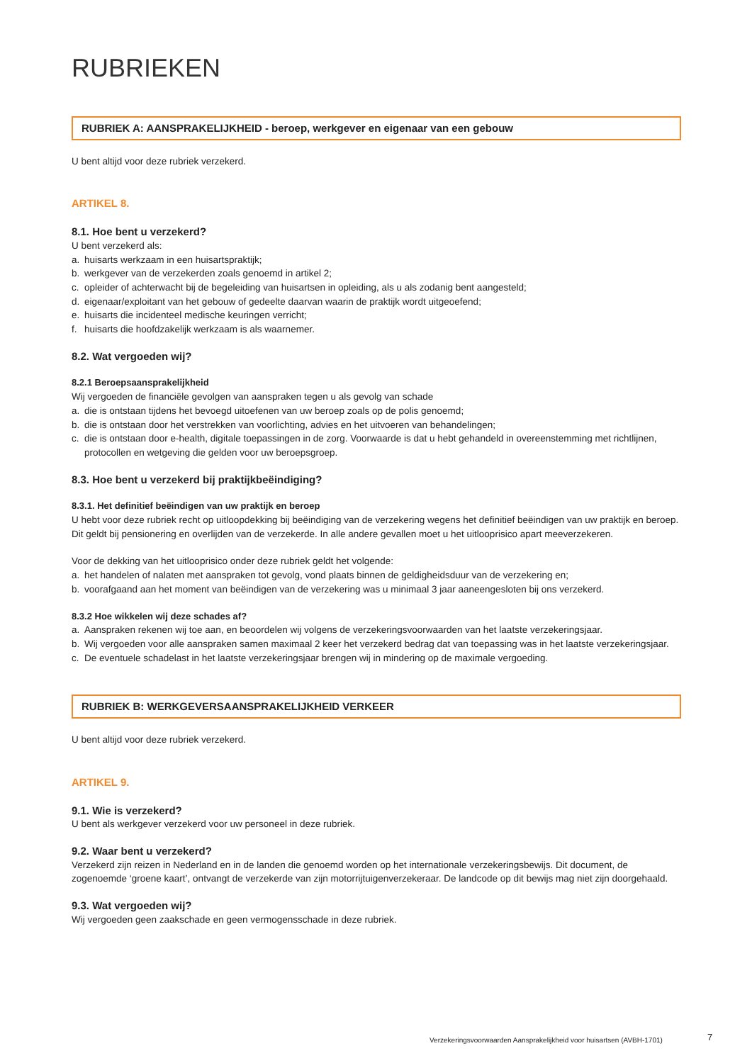RUBRIEKEN
RUBRIEK A: AANSPRAKELIJKHEID - beroep, werkgever en eigenaar van een gebouw
U bent altijd voor deze rubriek verzekerd.
ARTIKEL 8.
8.1. Hoe bent u verzekerd?
U bent verzekerd als:
a. huisarts werkzaam in een huisartspraktijk;
b. werkgever van de verzekerden zoals genoemd in artikel 2;
c. opleider of achterwacht bij de begeleiding van huisartsen in opleiding, als u als zodanig bent aangesteld;
d. eigenaar/exploitant van het gebouw of gedeelte daarvan waarin de praktijk wordt uitgeoefend;
e. huisarts die incidenteel medische keuringen verricht;
f. huisarts die hoofdzakelijk werkzaam is als waarnemer.
8.2. Wat vergoeden wij?
8.2.1 Beroepsaansprakelijkheid
Wij vergoeden de financiële gevolgen van aanspraken tegen u als gevolg van schade
a. die is ontstaan tijdens het bevoegd uitoefenen van uw beroep zoals op de polis genoemd;
b. die is ontstaan door het verstrekken van voorlichting, advies en het uitvoeren van behandelingen;
c. die is ontstaan door e-health, digitale toepassingen in de zorg. Voorwaarde is dat u hebt gehandeld in overeenstemming met richtlijnen, protocollen en wetgeving die gelden voor uw beroepsgroep.
8.3. Hoe bent u verzekerd bij praktijkbeëindiging?
8.3.1. Het definitief beëindigen van uw praktijk en beroep
U hebt voor deze rubriek recht op uitloopdekking bij beëindiging van de verzekering wegens het definitief beëindigen van uw praktijk en beroep. Dit geldt bij pensionering en overlijden van de verzekerde. In alle andere gevallen moet u het uitlooprisico apart meeverzekeren.
Voor de dekking van het uitlooprisico onder deze rubriek geldt het volgende:
a. het handelen of nalaten met aanspraken tot gevolg, vond plaats binnen de geldigheidsduur van de verzekering en;
b. voorafgaand aan het moment van beëindigen van de verzekering was u minimaal 3 jaar aaneengesloten bij ons verzekerd.
8.3.2 Hoe wikkelen wij deze schades af?
a. Aanspraken rekenen wij toe aan, en beoordelen wij volgens de verzekeringsvoorwaarden van het laatste verzekeringsjaar.
b. Wij vergoeden voor alle aanspraken samen maximaal 2 keer het verzekerd bedrag dat van toepassing was in het laatste verzekeringsjaar.
c. De eventuele schadelast in het laatste verzekeringsjaar brengen wij in mindering op de maximale vergoeding.
RUBRIEK B: WERKGEVERSAANSPRAKELIJKHEID VERKEER
U bent altijd voor deze rubriek verzekerd.
ARTIKEL 9.
9.1. Wie is verzekerd?
U bent als werkgever verzekerd voor uw personeel in deze rubriek.
9.2. Waar bent u verzekerd?
Verzekerd zijn reizen in Nederland en in de landen die genoemd worden op het internationale verzekeringsbewijs. Dit document, de zogenoemde ‘groene kaart’, ontvangt de verzekerde van zijn motorrijtuigenverzekeraar. De landcode op dit bewijs mag niet zijn doorgehaald.
9.3. Wat vergoeden wij?
Wij vergoeden geen zaakschade en geen vermogensschade in deze rubriek.
Verzekeringsvoorwaarden Aansprakelijkheid voor huisartsen (AVBH-1701)
7